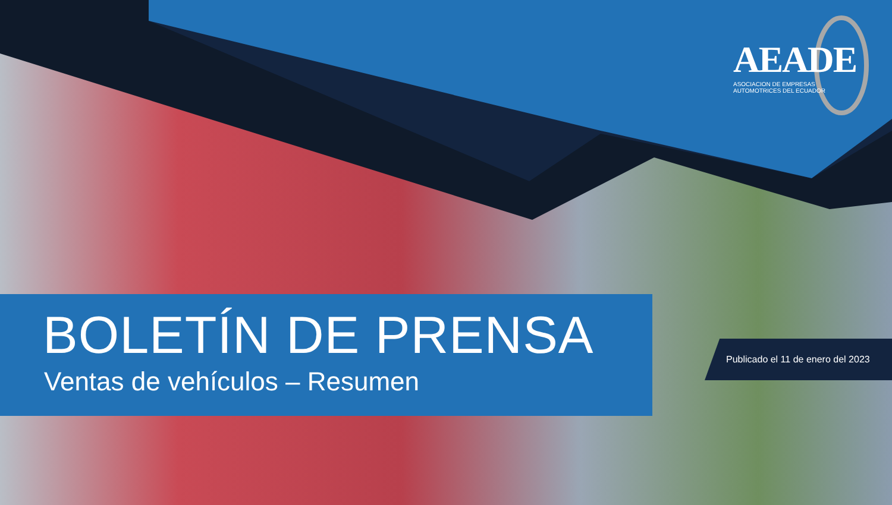AEADE
ASOCIACION DE EMPRESAS
AUTOMOTRICES DEL ECUADOR
BOLETÍN DE PRENSA
Ventas de vehículos – Resumen
Publicado el 11 de enero del 2023